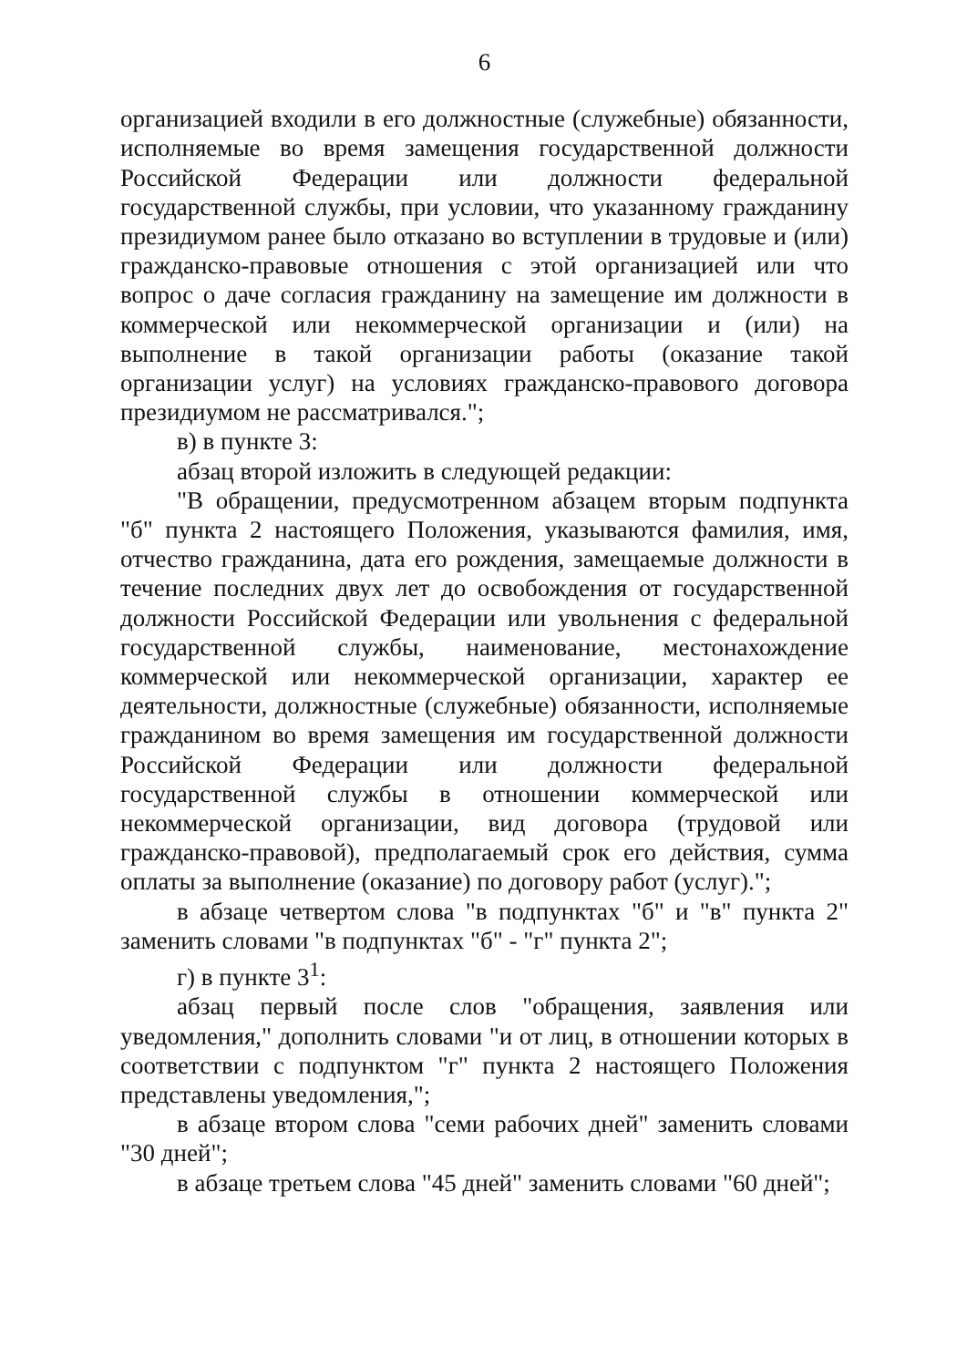6
организацией входили в его должностные (служебные) обязанности, исполняемые во время замещения государственной должности Российской Федерации или должности федеральной государственной службы, при условии, что указанному гражданину президиумом ранее было отказано во вступлении в трудовые и (или) гражданско-правовые отношения с этой организацией или что вопрос о даче согласия гражданину на замещение им должности в коммерческой или некоммерческой организации и (или) на выполнение в такой организации работы (оказание такой организации услуг) на условиях гражданско-правового договора президиумом не рассматривался.";
в) в пункте 3:
абзац второй изложить в следующей редакции:
"В обращении, предусмотренном абзацем вторым подпункта "б" пункта 2 настоящего Положения, указываются фамилия, имя, отчество гражданина, дата его рождения, замещаемые должности в течение последних двух лет до освобождения от государственной должности Российской Федерации или увольнения с федеральной государственной службы, наименование, местонахождение коммерческой или некоммерческой организации, характер ее деятельности, должностные (служебные) обязанности, исполняемые гражданином во время замещения им государственной должности Российской Федерации или должности федеральной государственной службы в отношении коммерческой или некоммерческой организации, вид договора (трудовой или гражданско-правовой), предполагаемый срок его действия, сумма оплаты за выполнение (оказание) по договору работ (услуг).";
в абзаце четвертом слова "в подпунктах "б" и "в" пункта 2" заменить словами "в подпунктах "б" - "г" пункта 2";
г) в пункте 3<sup>1</sup>:
абзац первый после слов "обращения, заявления или уведомления," дополнить словами "и от лиц, в отношении которых в соответствии с подпунктом "г" пункта 2 настоящего Положения представлены уведомления,";
в абзаце втором слова "семи рабочих дней" заменить словами "30 дней";
в абзаце третьем слова "45 дней" заменить словами "60 дней";